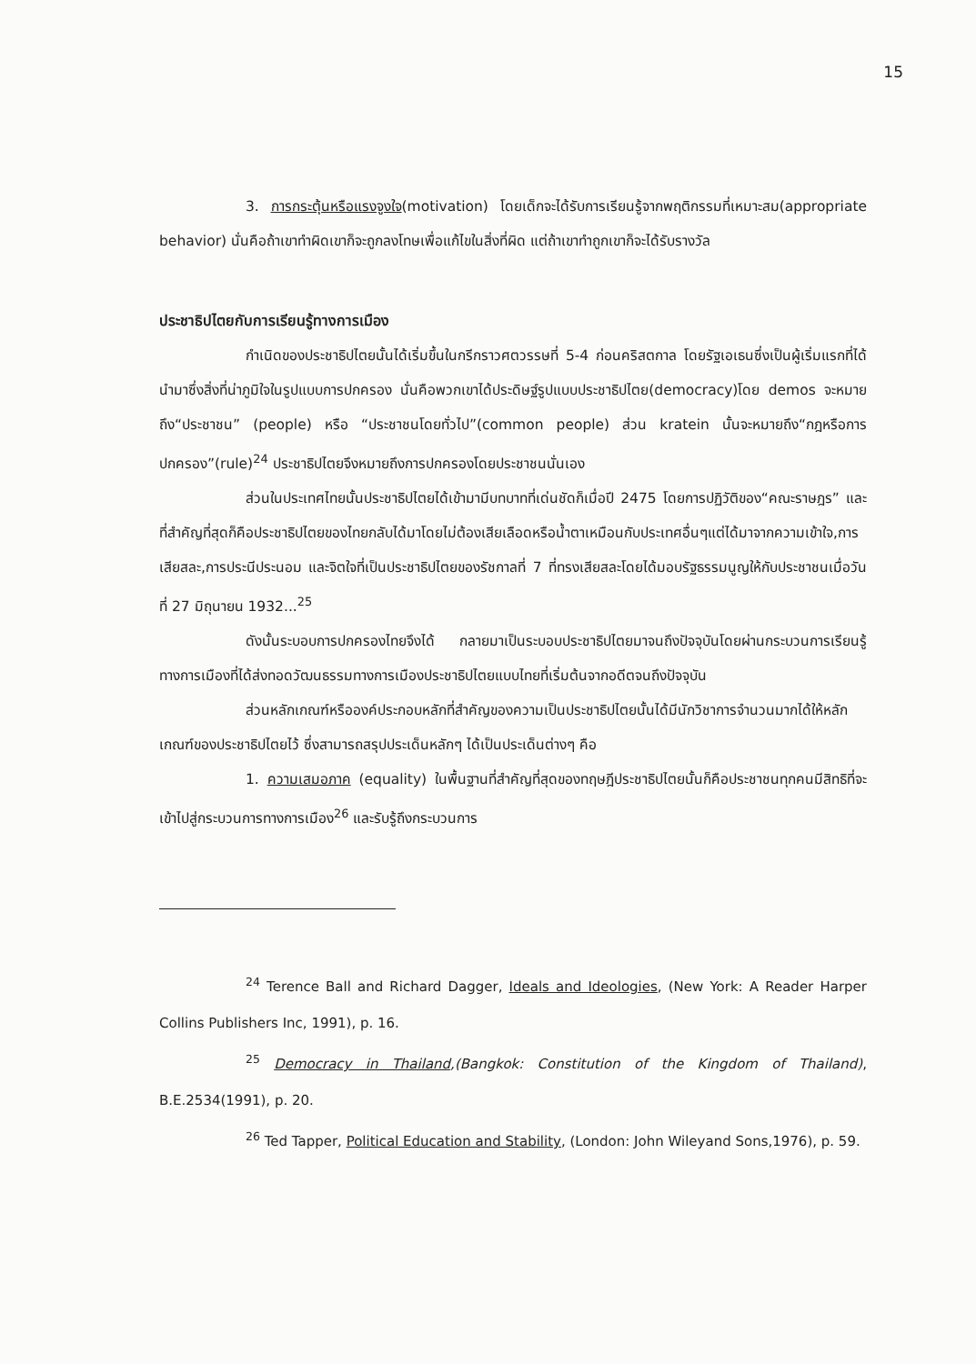15
3. การกระตุ้นหรือแรงจูงใจ(motivation) โดยเด็กจะได้รับการเรียนรู้จากพฤติกรรมที่เหมาะสม(appropriate behavior) นั่นคือถ้าเขาทำผิดเขาก็จะถูกลงโทษเพื่อแก้ไขในสิ่งที่ผิด แต่ถ้าเขาทำถูกเขาก็จะได้รับรางวัล
ประชาธิปไตยกับการเรียนรู้ทางการเมือง
กำเนิดของประชาธิปไตยนั้นได้เริ่มขึ้นในกรีกราวศตวรรษที่ 5-4 ก่อนคริสตกาล โดยรัฐเอเธนซึ่งเป็นผู้เริ่มแรกที่ได้นำมาซึ่งสิ่งที่น่าภูมิใจในรูปแบบการปกครอง นั่นคือพวกเขาได้ประดิษฐ์รูปแบบประชาธิปไตย(democracy)โดย demos จะหมายถึง“ประชาชน” (people) หรือ “ประชาชนโดยทั่วไป”(common people) ส่วน kratein นั้นจะหมายถึง“กฎหรือการปกครอง”(rule)<sup>24</sup> ประชาธิปไตยจึงหมายถึงการปกครองโดยประชาชนนั่นเอง
ส่วนในประเทศไทยนั้นประชาธิปไตยได้เข้ามามีบทบาทที่เด่นชัดก็เมื่อปี 2475 โดยการปฏิวัติของ“คณะราษฎร” และที่สำคัญที่สุดก็คือประชาธิปไตยของไทยกลับได้มาโดยไม่ต้องเสียเลือดหรือน้ำตาเหมือนกับประเทศอื่นๆแต่ได้มาจากความเข้าใจ,การเสียสละ,การประนีประนอม และจิตใจที่เป็นประชาธิปไตยของรัชกาลที่ 7 ที่ทรงเสียสละโดยได้มอบรัฐธรรมนูญให้กับประชาชนเมื่อวันที่ 27 มิถุนายน 1932...<sup>25</sup>
ดังนั้นระบอบการปกครองไทยจึงได้ กลายมาเป็นระบอบประชาธิปไตยมาจนถึงปัจจุบันโดยผ่านกระบวนการเรียนรู้ทางการเมืองที่ได้ส่งทอดวัฒนธรรมทางการเมืองประชาธิปไตยแบบไทยที่เริ่มต้นจากอดีตจนถึงปัจจุบัน
ส่วนหลักเกณฑ์หรือองค์ประกอบหลักที่สำคัญของความเป็นประชาธิปไตยนั้นได้มีนักวิชาการจำนวนมากได้ให้หลักเกณฑ์ของประชาธิปไตยไว้ ซึ่งสามารถสรุปประเด็นหลักๆ ได้เป็นประเด็นต่างๆ คือ
1. ความเสมอภาค (equality) ในพื้นฐานที่สำคัญที่สุดของทฤษฎีประชาธิปไตยนั้นก็คือประชาชนทุกคนมีสิทธิที่จะเข้าไปสู่กระบวนการทางการเมือง<sup>26</sup> และรับรู้ถึงกระบวนการ
<sup>24</sup> Terence Ball and Richard Dagger, Ideals and Ideologies, (New York: A Reader Harper Collins Publishers Inc, 1991), p. 16.
<sup>25</sup> Democracy in Thailand,(Bangkok: Constitution of the Kingdom of Thailand), B.E.2534(1991), p. 20.
<sup>26</sup> Ted Tapper, Political Education and Stability, (London: John Wileyand Sons,1976), p. 59.